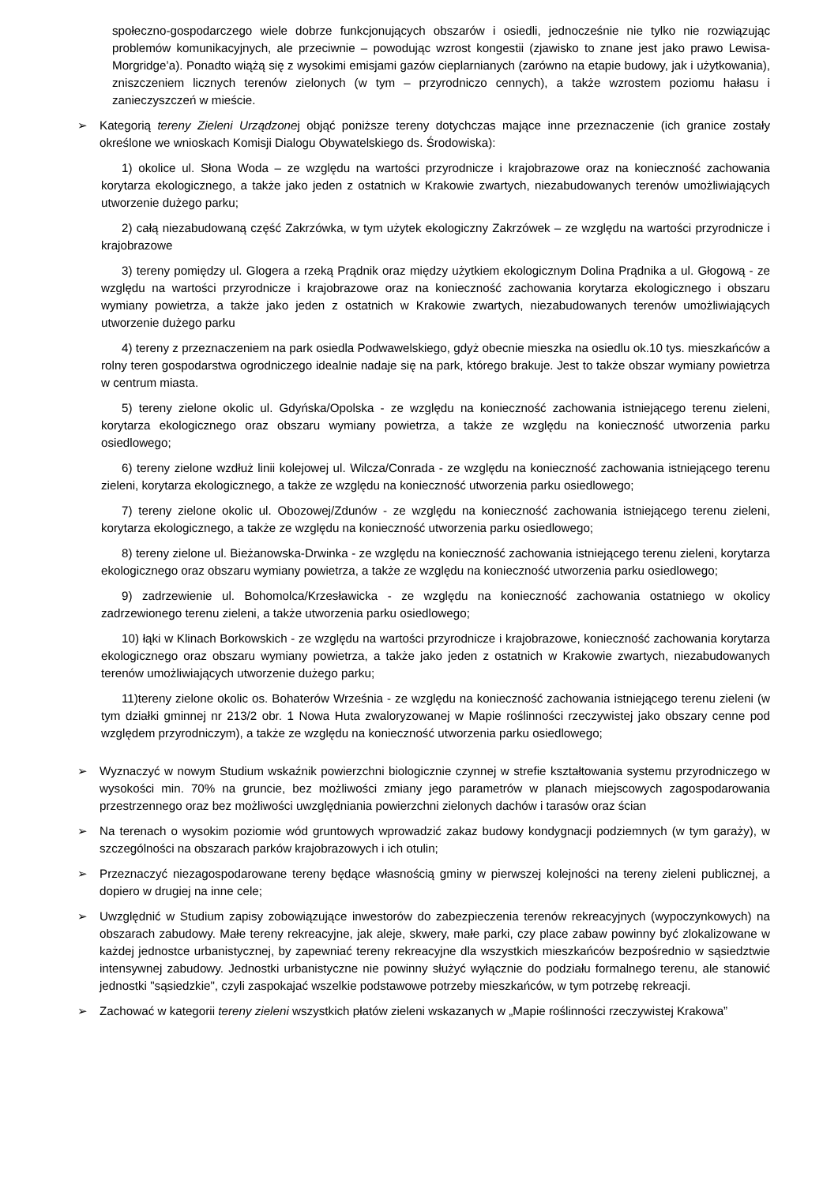społeczno-gospodarczego wiele dobrze funkcjonujących obszarów i osiedli, jednocześnie nie tylko nie rozwiązując problemów komunikacyjnych, ale przeciwnie – powodując wzrost kongestii (zjawisko to znane jest jako prawo Lewisa-Morgridge’a). Ponadto wiążą się z wysokimi emisjami gazów cieplarnianych (zarówno na etapie budowy, jak i użytkowania), zniszczeniem licznych terenów zielonych (w tym – przyrodniczo cennych), a także wzrostem poziomu hałasu i zanieczyszczeń w mieście.
➢ Kategorią tereny Zieleni Urządzonej objąć poniższe tereny dotychczas mające inne przeznaczenie (ich granice zostały określone we wnioskach Komisji Dialogu Obywatelskiego ds. Środowiska):
1) okolice ul. Słona Woda – ze względu na wartości przyrodnicze i krajobrazowe oraz na konieczność zachowania korytarza ekologicznego, a także jako jeden z ostatnich w Krakowie zwartych, niezabudowanych terenów umożliwiających utworzenie dużego parku;
2) całą niezabudowaną część Zakrzówka, w tym użytek ekologiczny Zakrzówek – ze względu na wartości przyrodnicze i krajobrazowe
3) tereny pomiędzy ul. Glogera a rzeką Prądnik oraz między użytkiem ekologicznym Dolina Prądnika a ul. Głogową - ze względu na wartości przyrodnicze i krajobrazowe oraz na konieczność zachowania korytarza ekologicznego i obszaru wymiany powietrza, a także jako jeden z ostatnich w Krakowie zwartych, niezabudowanych terenów umożliwiających utworzenie dużego parku
4) tereny z przeznaczeniem na park osiedla Podwawelskiego, gdyż obecnie mieszka na osiedlu ok.10 tys. mieszkańców a rolny teren gospodarstwa ogrodniczego idealnie nadaje się na park, którego brakuje. Jest to także obszar wymiany powietrza w centrum miasta.
5) tereny zielone okolic ul. Gdyńska/Opolska - ze względu na konieczność zachowania istniejącego terenu zieleni, korytarza ekologicznego oraz obszaru wymiany powietrza, a także ze względu na konieczność utworzenia parku osiedlowego;
6) tereny zielone wzdłuż linii kolejowej ul. Wilcza/Conrada - ze względu na konieczność zachowania istniejącego terenu zieleni, korytarza ekologicznego, a także ze względu na konieczność utworzenia parku osiedlowego;
7) tereny zielone okolic ul. Obozowej/Zdunów - ze względu na konieczność zachowania istniejącego terenu zieleni, korytarza ekologicznego, a także ze względu na konieczność utworzenia parku osiedlowego;
8) tereny zielone ul. Bieżanowska-Drwinka - ze względu na konieczność zachowania istniejącego terenu zieleni, korytarza ekologicznego oraz obszaru wymiany powietrza, a także ze względu na konieczność utworzenia parku osiedlowego;
9) zadrzewienie ul. Bohomolca/Krzesławicka - ze względu na konieczność zachowania ostatniego w okolicy zadrzewionego terenu zieleni, a także utworzenia parku osiedlowego;
10) łąki w Klinach Borkowskich - ze względu na wartości przyrodnicze i krajobrazowe, konieczność zachowania korytarza ekologicznego oraz obszaru wymiany powietrza, a także jako jeden z ostatnich w Krakowie zwartych, niezabudowanych terenów umożliwiających utworzenie dużego parku;
11)tereny zielone okolic os. Bohaterów Września - ze względu na konieczność zachowania istniejącego terenu zieleni (w tym działki gminnej nr 213/2 obr. 1 Nowa Huta zwaloryzowanej w Mapie roślinności rzeczywistej jako obszary cenne pod względem przyrodniczym), a także ze względu na konieczność utworzenia parku osiedlowego;
➢ Wyznaczyć w nowym Studium wskaźnik powierzchni biologicznie czynnej w strefie kształtowania systemu przyrodniczego w wysokości min. 70% na gruncie, bez możliwości zmiany jego parametrów w planach miejscowych zagospodarowania przestrzennego oraz bez możliwości uwzględniania powierzchni zielonych dachów i tarasów oraz ścian
➢ Na terenach o wysokim poziomie wód gruntowych wprowadzić zakaz budowy kondygnacji podziemnych (w tym garaży), w szczególności na obszarach parków krajobrazowych i ich otulin;
➢ Przeznaczyć niezagospodarowane tereny będące własnością gminy w pierwszej kolejności na tereny zieleni publicznej, a dopiero w drugiej na inne cele;
➢ Uwzględnić w Studium zapisy zobowiązujące inwestorów do zabezpieczenia terenów rekreacyjnych (wypoczynkowych) na obszarach zabudowy. Małe tereny rekreacyjne, jak aleje, skwery, małe parki, czy place zabaw powinny być zlokalizowane w każdej jednostce urbanistycznej, by zapewniać tereny rekreacyjne dla wszystkich mieszkańców bezpośrednio w sąsiedztwie intensywnej zabudowy. Jednostki urbanistyczne nie powinny służyć wyłącznie do podziału formalnego terenu, ale stanowić jednostki "sąsiedzkie", czyli zaspokajać wszelkie podstawowe potrzeby mieszkańców, w tym potrzebę rekreacji.
➢ Zachować w kategorii tereny zieleni wszystkich płatów zieleni wskazanych w „Mapie roślinności rzeczywistej Krakowa”